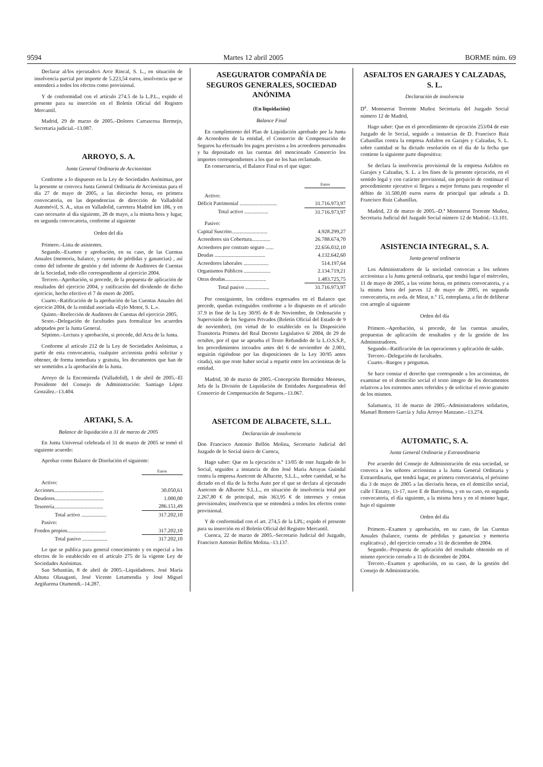9594 Martes 12 abril 2005 BORME núm. 69
Declarar al/los ejecutado/s Arce Rincal, S. L., en situación de insolvencia parcial por importe de 5.223,54 euros, insolvencia que se entenderá a todos los efectos como provisional.
Y de conformidad con el artículo 274.5 de la L.P.L., expido el presente para su inserción en el Boletín Oficial del Registro Mercantil.
Madrid, 29 de marzo de 2005.–Dolores Carrascosa Bermejo, Secretaria judicial.–13.087.
ARROYO, S. A.
Junta General Ordinaria de Accionistas
Conforme a lo dispuesto en la Ley de Sociedades Anónimas, por la presente se convoca Junta General Ordinaria de Accionistas para el día 27 de mayo de 2005, a las dieciocho horas, en primera convocatoria, en las dependencias de dirección de Valladolid Automóvil, S. A., sitas en Valladolid, carretera Madrid km 186, y en caso necesario al día siguiente, 28 de mayo, a la misma hora y lugar, en segunda convocatoria, conforme al siguiente
Orden del día
Primero.–Lista de asistentes.
Segundo.–Examen y aprobación, en su caso, de las Cuentas Anuales (memoria, balance, y cuenta de pérdidas y ganancias) , así como del informe de gestión y del informe de Auditores de Cuentas de la Sociedad, todo ello correspondiente al ejercicio 2004.
Tercero.–Aprobación, si procede, de la propuesta de aplicación de resultados del ejercicio 2004, y ratificación del dividendo de dicho ejercicio, hecho efectivo el 7 de enero de 2005.
Cuarto.–Ratificación de la aprobación de las Cuentas Anuales del ejercicio 2004, de la entidad asociada «Eylo Motor, S. L.».
Quinto.–Reelección de Auditores de Cuentas del ejercicio 2005.
Sexto.–Delegación de facultades para formalizar los acuerdos adoptados por la Junta General.
Séptimo.–Lectura y aprobación, si procede, del Acta de la Junta.
Conforme al artículo 212 de la Ley de Sociedades Anónimas, a partir de esta convocatoria, cualquier accionista podrá solicitar y obtener, de forma inmediata y gratuita, los documentos que han de ser sometidos a la aprobación de la Junta.
Arroyo de la Encomienda (Valladolid), 1 de abril de 2005.–El Presidente del Consejo de Administración: Santiago López González.–13.404.
ARTAKI, S. A.
Balance de liquidación a 31 de marzo de 2005
En Junta Universal celebrada el 31 de marzo de 2005 se tomó el siguiente acuerdo:
Aprobar como Balance de Disolución el siguiente:
| | Euros |
| Activo: | |
| Acciones..................................... | 30.050,61 |
| Deudores..................................... | 1.000,00 |
| Tesorería..................................... | 286.151,49 |
| Total activo ................... | 317.202,10 |
| Pasivo: | |
| Fondos propios............................. | 317.202,10 |
| Total pasivo ................... | 317.202,10 |
Lo que se publica para general conocimiento y en especial a los efectos de lo establecido en el artículo 275 de la vigente Ley de Sociedades Anónimas.
San Sebastián, 8 de abril de 2005.–Liquidadores. José María Altuna Olasagasti, José Vicente Letamendia y José Miguel Argiñarena Otamendi.–14.287.
ASEGURATOR COMPAÑÍA DE SEGUROS GENERALES, SOCIEDAD ANÓNIMA
(En liquidación)
Balance Final
En cumplimiento del Plan de Liquidación aprobado por la Junta de Acreedores de la entidad, el Consorcio de Compensación de Seguros ha efectuado los pagos previstos a los acreedores personados y ha depositado en las cuentas del mencionado Consorcio los importes correspondientes a los que no los han reclamado.
En consecuencia, el Balance Final es el que sigue:
| | Euros |
| Activo: | |
| Déficit Patrimonial ............................ | 31.716.973,97 |
| Total activo .................. | 31.716.973,97 |
| Pasivo: | |
| Capital Suscrito........................... | 4.928.299,27 |
| Acreedores sin Cobertura.............. | 26.788.674,70 |
| Acreedores por contrato seguro ...... | 22.656.032,10 |
| Deudas ...................................... | 4.132.642,60 |
| Acreedores laborales ................... | 514.197,64 |
| Organismos Públicos .................... | 2.134.719,21 |
| Otras deudas............................... | 1.483.725,75 |
| Total pasivo .................. | 31.716.973,97 |
Por consiguiente, los créditos expresados en el Balance que precede, quedan extinguidos conforme a lo dispuesto en el articulo 37.9 in fine de la Ley 30/95 de 8 de Noviembre, de Ordenación y Supervisión de los Seguros Privados (Boletín Oficial del Estado de 9 de noviembre), (en virtud de lo establecido en la Disposición Transitoria Primera del Real Decreto Legislativo 6/ 2004, de 29 de octubre, por el que se aprueba el Texto Refundido de la L.O.S.S.P., los procedimientos incoados antes del 6 de noviembre de 2.003, seguirán rigiéndose por las disposiciones de la Ley 30/95 antes citada), sin que reste haber social a repartir entre los accionistas de la entidad.
Madrid, 30 de marzo de 2005.–Concepción Bermúdez Meneses, Jefa de la División de Liquidación de Entidades Aseguradoras del Consorcio de Compensación de Seguros.–13.067.
ASETCOM DE ALBACETE, S.L.L.
Declaración de insolvencia
Don Francisco Antonio Bellón Molina, Secretario Judicial del Juzgado de lo Social único de Cuenca,
Hago saber: Que en la ejecución n.º 13/05 de este Juzgado de lo Social, seguidos a instancia de don José Maria Arrayas Guindal contra la empresa Asetcom de Albacete, S.L.L., sobre cantidad, se ha dictado en el día de la fecha Auto por el que se declara al ejecutado Asetcom de Albacete S.L.L., en situación de insolvencia total por 2.267,80 € de principal, más 363,95 € de intereses y costas provisionales; insolvencia que se entenderá a todos los efectos como provisional.
Y de conformidad con el art. 274,5 de la LPL; expido el presente para su inserción en el Boletín Oficial del Registro Mercantil.
Cuenca, 22 de marzo de 2005.–Secretario Judicial del Juzgado, Francisco Antonio Bellón Molina.–13.137.
ASFALTOS EN GARAJES Y CALZADAS, S. L.
Declaración de insolvencia
D<sup>a</sup>. Montserrat Torrente Muñoz Secretaria del Juzgado Social número 12 de Madrid,
Hago saber: Que en el procedimiento de ejecución 253/04 de este Juzgado de lo Social, seguido a instancias de D. Francisco Ruiz Cabanillas contra la empresa Asfaltos en Garajes y Calzadas, S. L. sobre cantidad se ha dictado resolución en el dia de la fecha que contiene la siguiente parte dispositiva:
Se declara la insolvencia provisional de la empresa Asfaltos en Garajes y Calzadas, S. L. a los fines de la presente ejecución, en el sentido legal y con carácter provisional, sin perjuicio de continuar el procedimiento ejecutivo si llegara a mejor fortuna para responder el débito de 31.500,00 euros euros de principal que adeuda a D. Francisco Ruiz Cabanillas.
Madrid, 23 de marzo de 2005.–D.ª Montserrat Torrente Muñoz, Secretaria Judicial del Juzgado Social número 12 de Madrid.–13.101.
ASISTENCIA INTEGRAL, S. A.
Junta general ordinaria
Los Administradores de la sociedad convocan a los señores accionistas a la Junta general ordinaria, que tendrá lugar el miércoles, 11 de mayo de 2005, a las veinte horas, en primera convocatoria, y a la misma hora del jueves 12 de mayo de 2005, en segunda convocatoria, en avda. de Mirat, n.º 15, entreplanta, a fin de deliberar con arreglo al siguiente
Orden del día
Primero.–Aprobación, si procede, de las cuentas anuales, propuestas de aplicación de resultados y de la gestión de los Administradores.
Segundo.–Ratificación de las operaciones y aplicación de saldo.
Tercero.–Delegación de facultades.
Cuarto.–Ruegos y preguntas.
Se hace constar el derecho que corresponde a los accionistas, de examinar en el domicilio social el texto íntegro de los documentos relativos a los extremos antes referidos y de solicitar el envio gratuito de los mismos.
Salamanca, 31 de marzo de 2005.–Administradores solidarios, Manuel Romero García y Julia Arroyo Manzano.–13.274.
AUTOMATIC, S. A.
Junta General Ordinaria y Extraordinaria
Por acuerdo del Consejo de Administración de esta sociedad, se convoca a los señores accionistas a la Junta General Ordinaria y Extraordinaria, que tendrá lugar, en primera convocatoria, el próximo día 3 de mayo de 2005 a las dieciséis horas, en el domicilio social, calle l´Estany, 13-17, nave E de Barcelona, y en su caso, en segunda convocatoria, el día siguiente, a la misma hora y en el mismo lugar, bajo el siguiente
Orden del día
Primero.–Examen y aprobación, en su caso, de las Cuentas Anuales (balance, cuenta de pérdidas y ganancias y memoria explicativa) , del ejercicio cerrado a 31 de diciembre de 2004.
Segundo.–Propuesta de aplicación del resultado obtenido en el mismo ejercicio cerrado a 31 de diciembre de 2004.
Tercero.–Examen y aprobación, en su caso, de la gestión del Consejo de Administración.